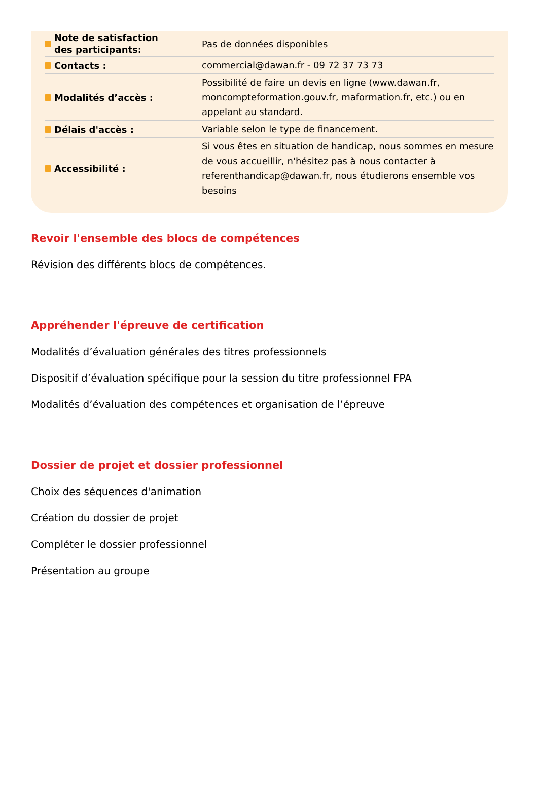| Note de satisfaction des participants: | Pas de données disponibles |
| Contacts : | commercial@dawan.fr - 09 72 37 73 73 |
| Modalités d’accès : | Possibilité de faire un devis en ligne (www.dawan.fr, moncompteformation.gouv.fr, maformation.fr, etc.) ou en appelant au standard. |
| Délais d'accès : | Variable selon le type de financement. |
| Accessibilité : | Si vous êtes en situation de handicap, nous sommes en mesure de vous accueillir, n'hésitez pas à nous contacter à referenthandicap@dawan.fr, nous étudierons ensemble vos besoins |
Revoir l'ensemble des blocs de compétences
Révision des différents blocs de compétences.
Appréhender l'épreuve de certification
Modalités d’évaluation générales des titres professionnels
Dispositif d’évaluation spécifique pour la session du titre professionnel FPA
Modalités d’évaluation des compétences et organisation de l’épreuve
Dossier de projet et dossier professionnel
Choix des séquences d'animation
Création du dossier de projet
Compléter le dossier professionnel
Présentation au groupe